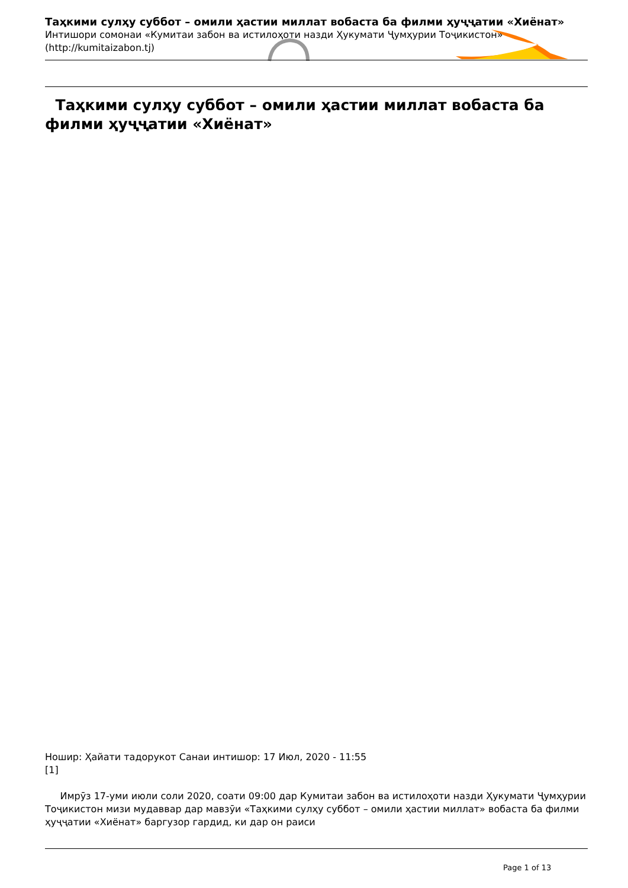Таҳкими сулҳу суббот – омили ҳастии миллат вобаста ба филми ҳуҷҷатии «Хиёнат»
Интишори сомонаи «Кумитаи забон ва истилоҳоти назди Ҳукумати Ҷумҳурии Тоҷикистон» (http://kumitaizabon.tj)
Таҳкими сулҳу суббот – омили ҳастии миллат вобаста ба филми ҳуҷҷатии «Хиёнат»
Ношир: Ҳайати тадорукот Санаи интишор: 17 Июл, 2020 - 11:55
[1]
Имрӯз 17-уми июли соли 2020, соати 09:00 дар Кумитаи забон ва истилоҳоти назди Ҳукумати Ҷумҳурии Тоҷикистон мизи мудаввар дар мавзӯи «Таҳкими сулҳу суббот – омили ҳастии миллат» вобаста ба филми ҳуҷҷатии «Хиёнат» баргузор гардид, ки дар он раиси
Page 1 of 13